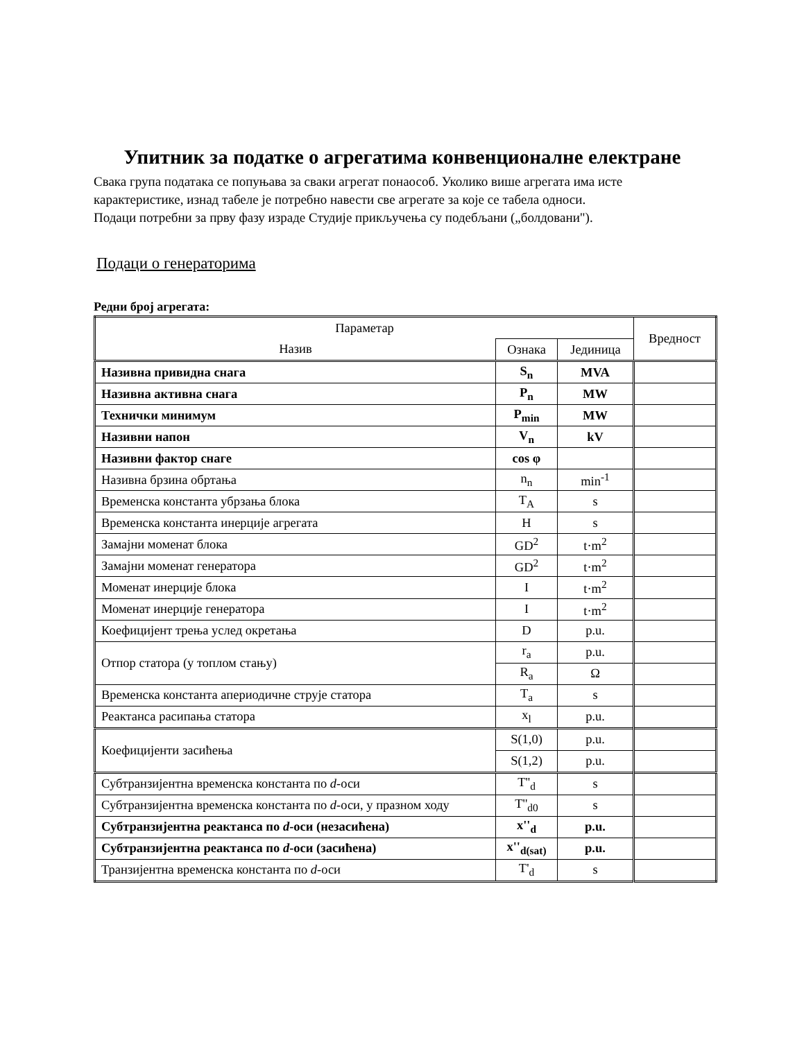Упитник за податке о агрегатима конвенционалне електране
Свака група података се попуњава за сваки агрегат понаособ. Уколико више агрегата има исте карактеристике, изнад табеле је потребно навести све агрегате за које се табела односи.
Подаци потребни за прву фазу израде Студије прикључења су подебљани („болдовани").
Подаци о генераторима
Редни број агрегата:
| Параметар | | | Вредност |
| --- | --- | --- | --- |
| Назив | Ознака | Јединица | |
| Називна привидна снага | S<sub>n</sub> | MVA | |
| Називна активна снага | P<sub>n</sub> | MW | |
| Технички минимум | P<sub>min</sub> | MW | |
| Називни напон | V<sub>n</sub> | kV | |
| Називни фактор снаге | cos φ | | |
| Називна брзина обртања | n<sub>n</sub> | min<sup>-1</sup> | |
| Временска константа убрзања блока | T<sub>A</sub> | s | |
| Временска константа инерције агрегата | H | s | |
| Замајни моменат блока | GD<sup>2</sup> | t·m<sup>2</sup> | |
| Замајни моменат генератора | GD<sup>2</sup> | t·m<sup>2</sup> | |
| Моменат инерције блока | I | t·m<sup>2</sup> | |
| Моменат инерције генератора | I | t·m<sup>2</sup> | |
| Коефицијент трења услед окретања | D | p.u. | |
| Отпор статора (у топлом стању) | r<sub>a</sub> | p.u. | |
| | R<sub>a</sub> | Ω | |
| Временска константа апериодичне струје статора | T<sub>a</sub> | s | |
| Реактанса расипања статора | x<sub>l</sub> | p.u. | |
| Коефицијенти засићења | S(1,0) | p.u. | |
| | S(1,2) | p.u. | |
| Субтранзијентна временска константа по d -оси | T''<sub>d</sub> | s | |
| Субтранзијентна временска константа по d -оси, у празном ходу | T''<sub>d0</sub> | s | |
| Субтранзијентна реактанса по d -оси (незасићена) | x''<sub>d</sub> | p.u. | |
| Субтранзијентна реактанса по d -оси (засићена) | x''<sub>d(sat)</sub> | p.u. | |
| Транзијентна временска константа по d -оси | T'<sub>d</sub> | s | |